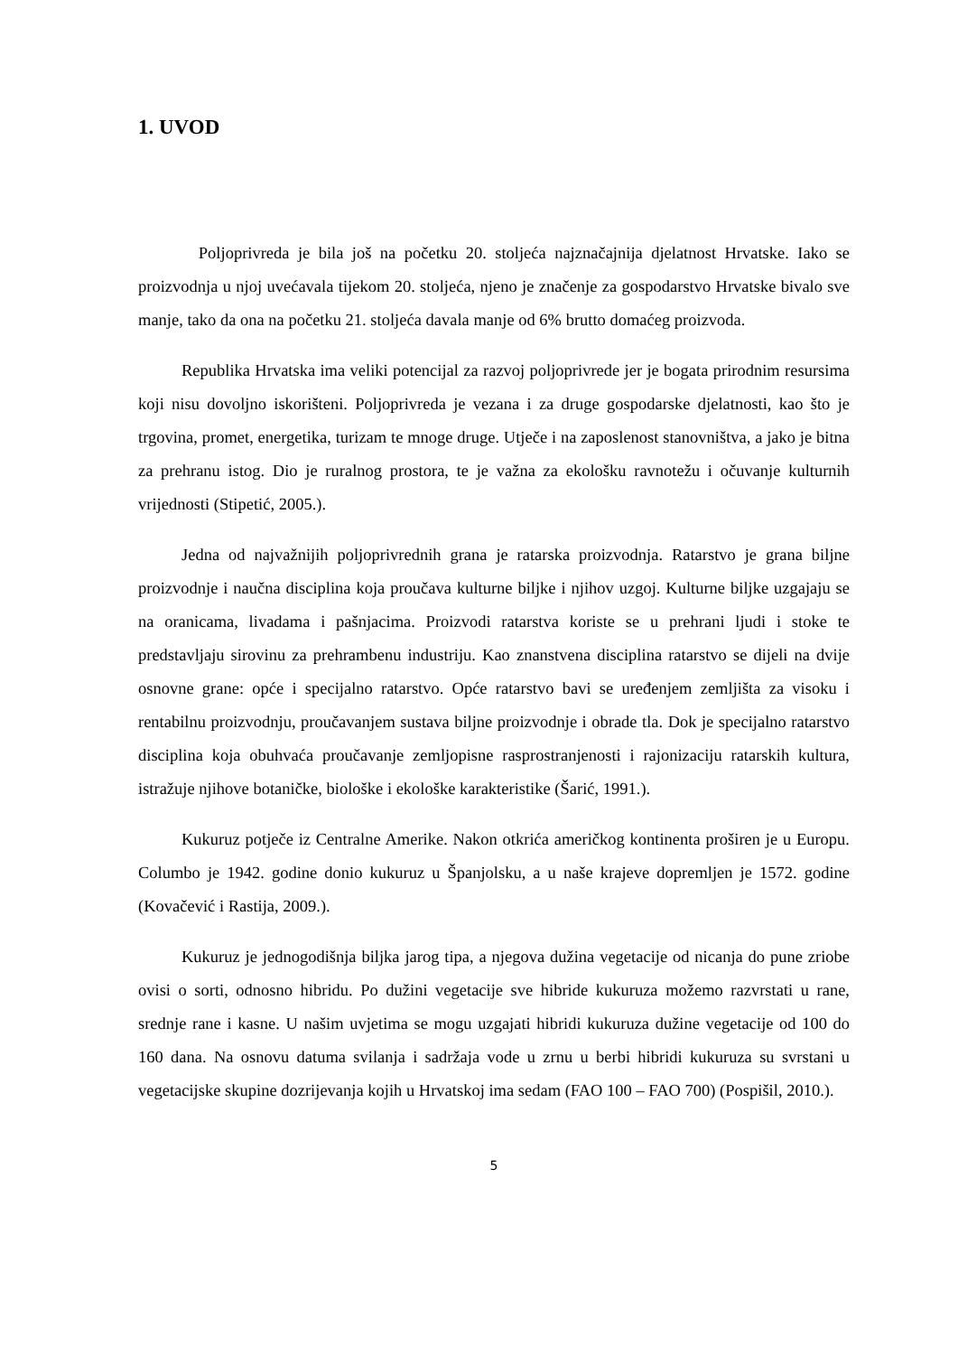1. UVOD
Poljoprivreda je bila još na početku 20. stoljeća najznačajnija djelatnost Hrvatske. Iako se proizvodnja u njoj uvećavala tijekom 20. stoljeća, njeno je značenje za gospodarstvo Hrvatske bivalo sve manje, tako da ona na početku 21. stoljeća davala manje od 6% brutto domaćeg proizvoda.
Republika Hrvatska ima veliki potencijal za razvoj poljoprivrede jer je bogata prirodnim resursima koji nisu dovoljno iskorišteni. Poljoprivreda je vezana i za druge gospodarske djelatnosti, kao što je trgovina, promet, energetika, turizam te mnoge druge. Utječe i na zaposlenost stanovništva, a jako je bitna za prehranu istog. Dio je ruralnog prostora, te je važna za ekološku ravnotežu i očuvanje kulturnih vrijednosti (Stipetić, 2005.).
Jedna od najvažnijih poljoprivrednih grana je ratarska proizvodnja. Ratarstvo je grana biljne proizvodnje i naučna disciplina koja proučava kulturne biljke i njihov uzgoj. Kulturne biljke uzgajaju se na oranicama, livadama i pašnjacima. Proizvodi ratarstva koriste se u prehrani ljudi i stoke te predstavljaju sirovinu za prehrambenu industriju. Kao znanstvena disciplina ratarstvo se dijeli na dvije osnovne grane: opće i specijalno ratarstvo. Opće ratarstvo bavi se uređenjem zemljišta za visoku i rentabilnu proizvodnju, proučavanjem sustava biljne proizvodnje i obrade tla. Dok je specijalno ratarstvo disciplina koja obuhvaća proučavanje zemljopisne rasprostranjenosti i rajonizaciju ratarskih kultura, istražuje njihove botaničke, biološke i ekološke karakteristike (Šarić, 1991.).
Kukuruz potječe iz Centralne Amerike. Nakon otkrića američkog kontinenta proširen je u Europu. Columbo je 1942. godine donio kukuruz u Španjolsku, a u naše krajeve dopremljen je 1572. godine (Kovačević i Rastija, 2009.).
Kukuruz je jednogodišnja biljka jarog tipa, a njegova dužina vegetacije od nicanja do pune zriobe ovisi o sorti, odnosno hibridu. Po dužini vegetacije sve hibride kukuruza možemo razvrstati u rane, srednje rane i kasne. U našim uvjetima se mogu uzgajati hibridi kukuruza dužine vegetacije od 100 do 160 dana. Na osnovu datuma svilanja i sadržaja vode u zrnu u berbi hibridi kukuruza su svrstani u vegetacijske skupine dozrijevanja kojih u Hrvatskoj ima sedam (FAO 100 – FAO 700) (Pospišil, 2010.).
5